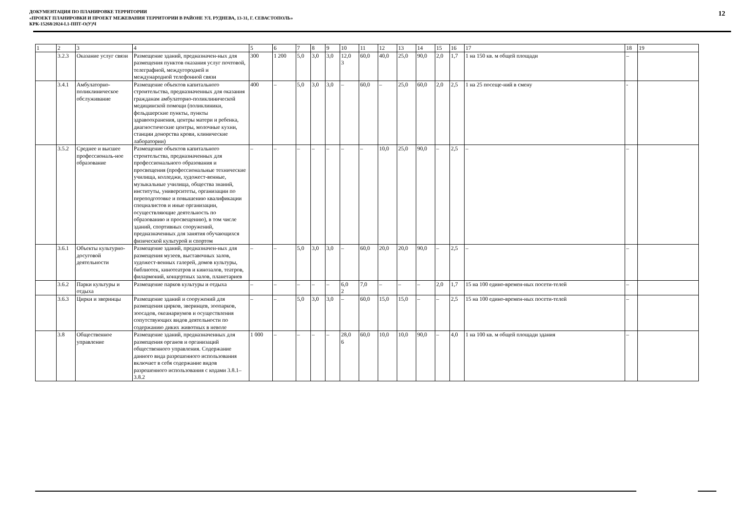ДОКУМЕНТАЦИЯ ПО ПЛАНИРОВКЕ ТЕРРИТОРИИ
«ПРОЕКТ ПЛАНИРОВКИ И ПРОЕКТ МЕЖЕВАНИЯ ТЕРРИТОРИИ В РАЙОНЕ УЛ. РУДНЕВА, 13-31, Г. СЕВАСТОПОЛЬ»
КРК-15268/2024-I.1-ППТ-О(У)Ч
12
| 1 | 2 | 3 | 4 | 5 | 6 | 7 | 8 | 9 | 10 | 11 | 12 | 13 | 14 | 15 | 16 | 17 | 18 | 19 |
| --- | --- | --- | --- | --- | --- | --- | --- | --- | --- | --- | --- | --- | --- | --- | --- | --- | --- | --- |
| | 3.2.3 | Оказание услуг связи | Размещение зданий, предназначен-ных для размещения пунктов оказания услуг почтовой, телеграфной, междугородней и международной телефонной связи | 300 | 1 200 | 5,0 | 3,0 | 3,0 | 12,0 3 | 60,0 | 40,0 | 25,0 | 90,0 | 2,0 | 1,7 | 1 на 150 кв. м общей площади | – | |
| | 3.4.1 | Амбулаторно-поликлиническое обслуживание | Размещение объектов капитального строительства, предназначенных для оказания гражданам амбулаторно-поликлинической медицинской помощи (поликлиники, фельдшерские пункты, пункты здравоохранения, центры матери и ребенка, диагностические центры, молочные кухни, станции донорства крови, клинические лаборатории) | 400 | – | 5,0 | 3,0 | 3,0 | – | 60,0 | – | 25,0 | 60,0 | 2,0 | 2,5 | 1 на 25 посеще-ний в смену | - | |
| | 3.5.2 | Среднее и высшее профессиональ-ное образование | Размещение объектов капитального строительства, предназначенных для профессионального образования и просвещения (профессиональные технические училища, колледжи, художест-венные, музыкальные училища, общества знаний, институты, университеты, организации по переподготовке и повышению квалификации специалистов и иные организации, осуществляющие деятельность по образованию и просвещению), в том числе зданий, спортивных сооружений, предназначенных для занятия обучающихся физической культурой и спортом | – | – | – | – | – | – | – | 10,0 | 25,0 | 90,0 | – | 2,5 | – | – | |
| | 3.6.1 | Объекты культурно-досуговой деятельности | Размещение зданий, предназначен-ных для размещения музеев, выставочных залов, художест-венных галерей, домов культуры, библиотек, кинотеатров и кинозалов, театров, филармоний, концертных залов, планетариев | – | – | 5,0 | 3,0 | 3,0 | – | 60,0 | 20,0 | 20,0 | 90,0 | – | 2,5 | – | – | |
| | 3.6.2 | Парки культуры и отдыха | Размещение парков культуры и отдыха | – | – | – | – | – | 6,0 2 | 7,0 | – | – | – | 2,0 | 1,7 | 15 на 100 едино-времен-ных посети-телей | – | |
| | 3.6.3 | Цирки и зверинцы | Размещение зданий и сооружений для размещения цирков, зверинцев, зоопарков, зоосадов, океанариумов и осуществления сопутствующих видов деятельности по содержанию диких животных в неволе | – | – | 5,0 | 3,0 | 3,0 | – | 60,0 | 15,0 | 15,0 | – | – | 2,5 | 15 на 100 едино-времен-ных посети-телей | – | |
| | 3.8 | Общественное управление | Размещение зданий, предназначенных для размещения органов и организаций общественного управления. Содержание данного вида разрешенного использования включает в себя содержание видов разрешенного использования с кодами 3.8.1–3.8.2 | 1 000 | – | – | – | – | 28,0 6 | 60,0 | 10,0 | 10,0 | 90,0 | – | 4,0 | 1 на 100 кв. м общей площади здания | – | |